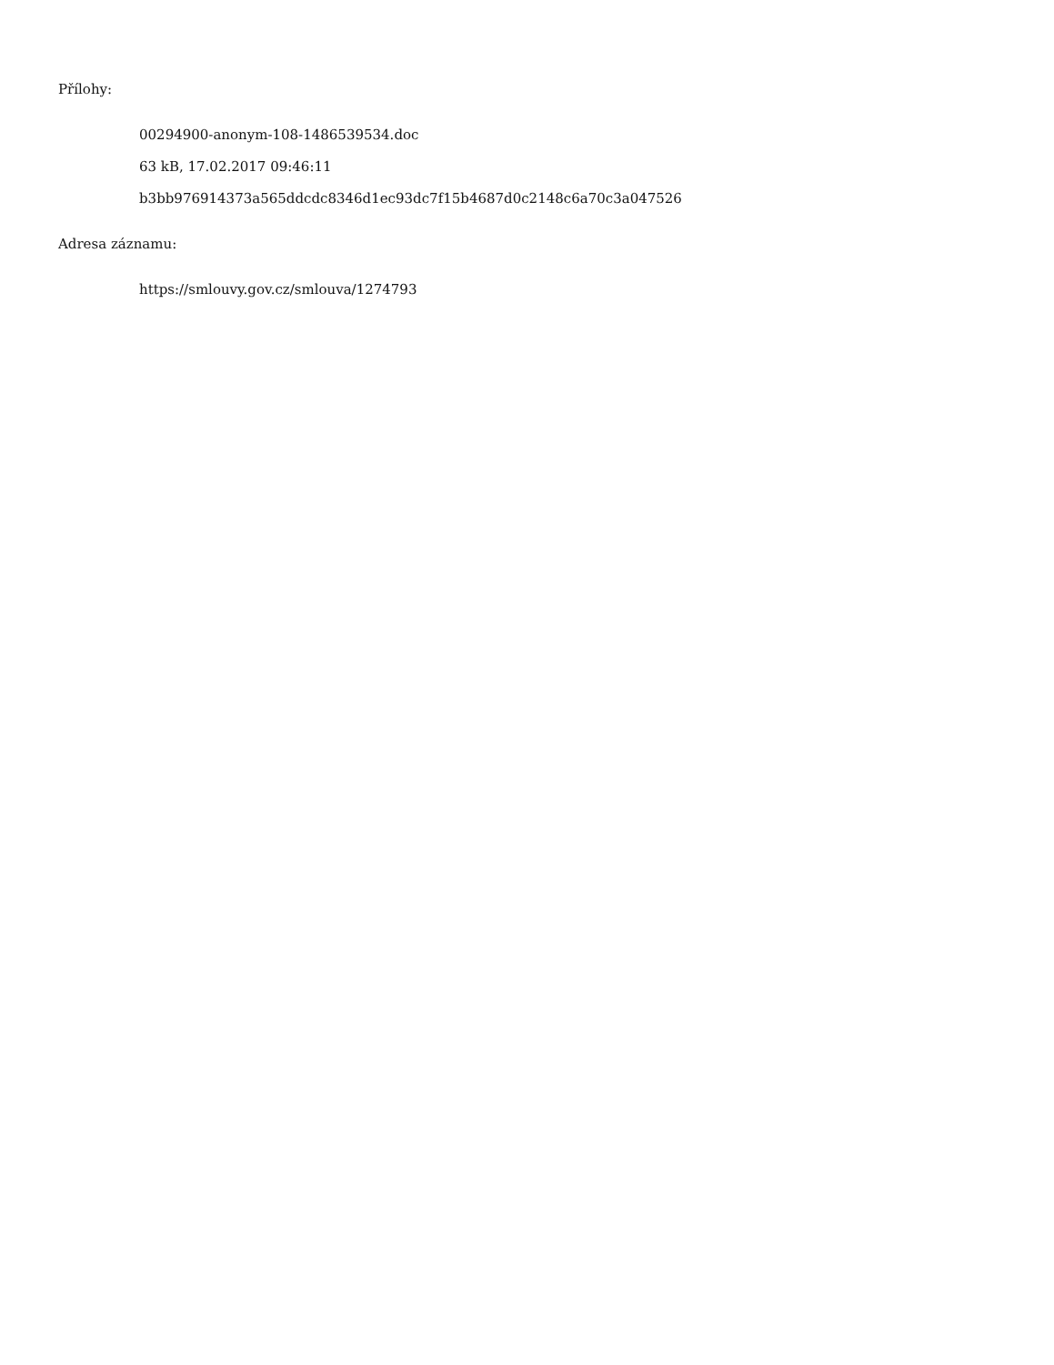Přílohy:
00294900-anonym-108-1486539534.doc
63 kB, 17.02.2017 09:46:11
b3bb976914373a565ddcdc8346d1ec93dc7f15b4687d0c2148c6a70c3a047526
Adresa záznamu:
https://smlouvy.gov.cz/smlouva/1274793